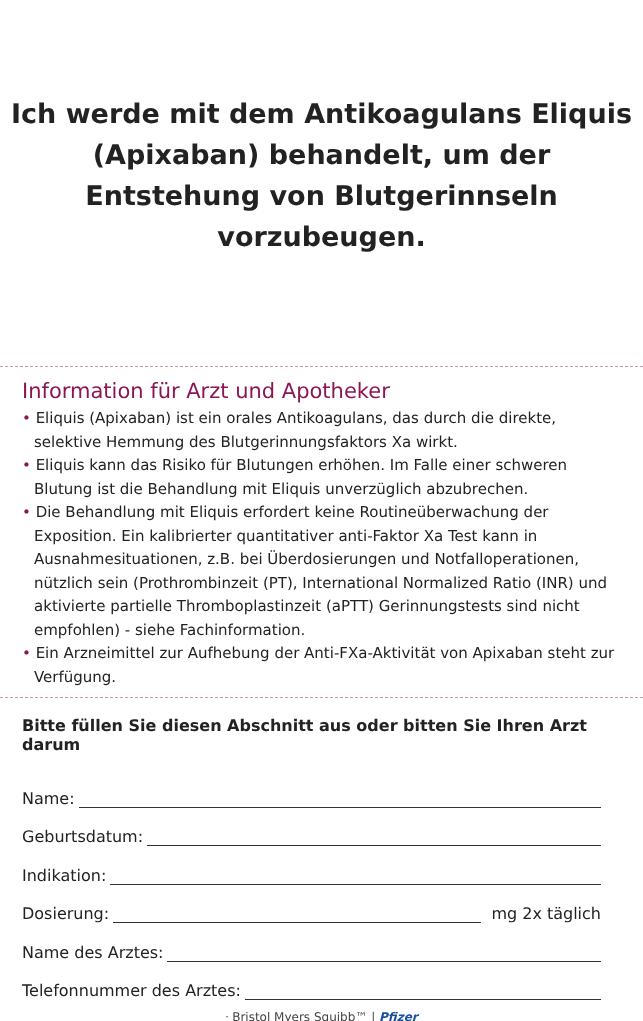Ich werde mit dem Antikoagulans Eliquis
(Apixaban) behandelt, um der
Entstehung von Blutgerinnseln
vorzubeugen.
Information für Arzt und Apotheker
• Eliquis (Apixaban) ist ein orales Antikoagulans, das durch die direkte, selektive Hemmung des Blutgerinnungsfaktors Xa wirkt.
• Eliquis kann das Risiko für Blutungen erhöhen. Im Falle einer schweren Blutung ist die Behandlung mit Eliquis unverzüglich abzubrechen.
• Die Behandlung mit Eliquis erfordert keine Routineüberwachung der Exposition. Ein kalibrierter quantitativer anti-Faktor Xa Test kann in Ausnahmesituationen, z.B. bei Überdosierungen und Notfalloperationen, nützlich sein (Prothrombinzeit (PT), International Normalized Ratio (INR) und aktivierte partielle Thromboplastinzeit (aPTT) Gerinnungstests sind nicht empfohlen) - siehe Fachinformation.
• Ein Arzneimittel zur Aufhebung der Anti-FXa-Aktivität von Apixaban steht zur Verfügung.
Bitte füllen Sie diesen Abschnitt aus oder bitten Sie Ihren Arzt darum
Name:
Geburtsdatum:
Indikation:
Dosierung: mg 2x täglich
Name des Arztes:
Telefonnummer des Arztes:
ᐧ Bristol Myers Squibb™ | Pfizer